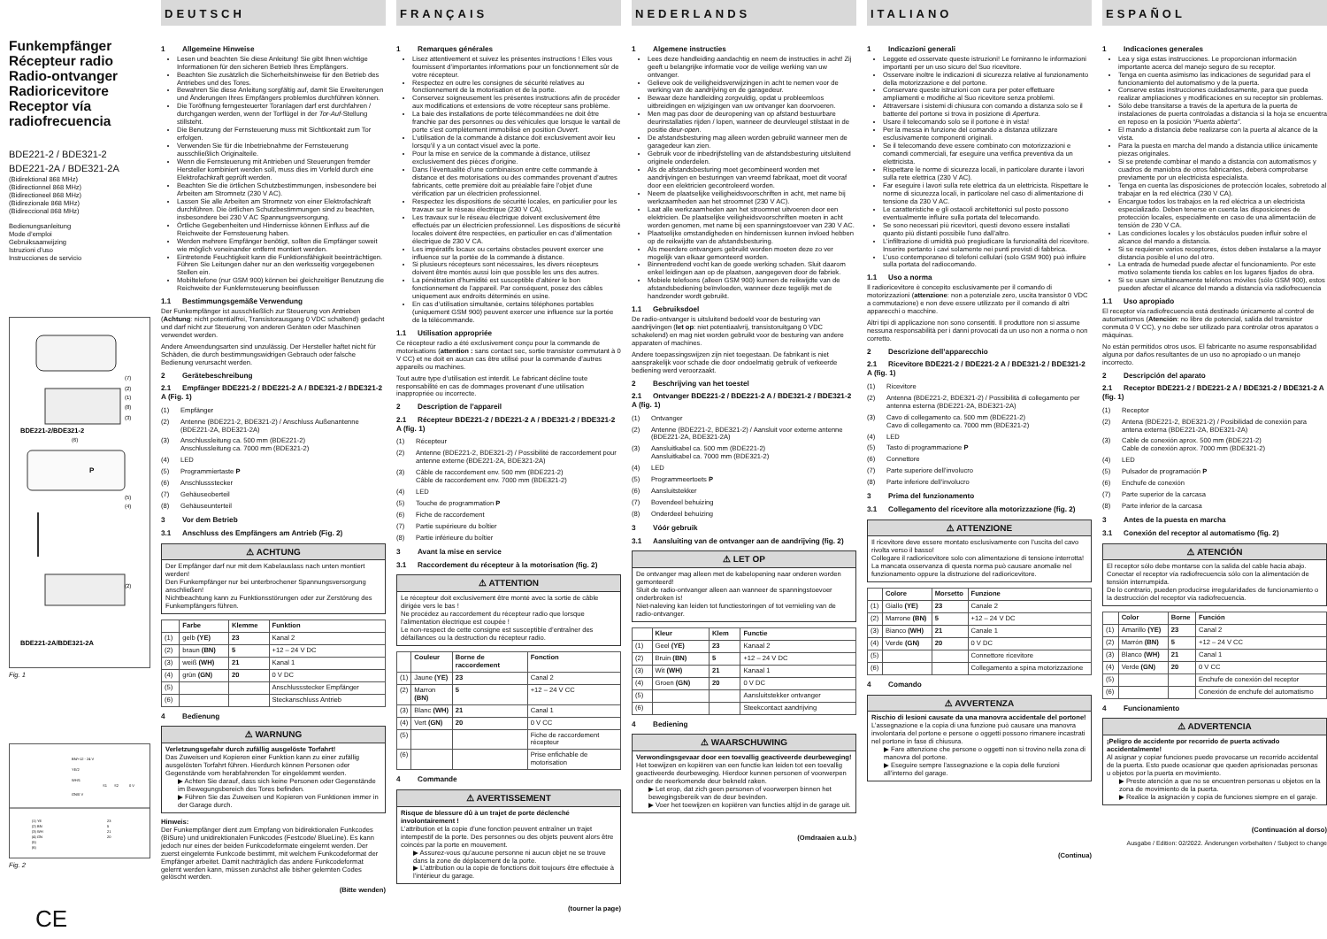Funkempfänger
Récepteur radio
Radio-ontvanger
Radioricevitore
Receptor vía
radiofrecuencia
BDE221-2 / BDE321-2
BDE221-2A / BDE321-2A
(Bidirektional 868 MHz)
(Bidirectionnel 868 MHz)
(Bidirectioneel 868 MHz)
(Bidirezionale 868 MHz)
(Bidireccional 868 MHz)
Bedienungsanleitung
Mode d’emploi
Gebruiksaanwijzing
Istruzioni d’uso
Instrucciones de servicio
(7)
(2)
(1)
(8)
(3)
BDE221-2/BDE321-2
(6)
P
(5)
(4)
(2)
BDE221-2A/BDE321-2A
Fig. 1
BN/+12 - 24 V
YE/2
WH/1
GN/0 V
S1
S2
0 V
(1) YE
(2) BN
(3) WH
(4) GN
(5)
(6)
23
5
21
20
Fig. 2
CE
DEUTSCH
1 Allgemeine Hinweise
Lesen und beachten Sie diese Anleitung! Sie gibt Ihnen wichtige Informationen für den sicheren Betrieb Ihres Empfängers.
Beachten Sie zusätzlich die Sicherheitshinweise für den Betrieb des Antriebes und des Tores.
Bewahren Sie diese Anleitung sorgfältig auf, damit Sie Erweiterungen und Änderungen Ihres Empfängers problemlos durchführen können.
Die Toröffnung ferngesteuerter Toranlagen darf erst durchfahren / durchgangen werden, wenn der Torflügel in der Tor-Auf-Stellung stillsteht.
Die Benutzung der Fernsteuerung muss mit Sichtkontakt zum Tor erfolgen.
Verwenden Sie für die Inbetriebnahme der Fernsteuerung ausschließlich Originalteile.
Wenn die Fernsteuerung mit Antrieben und Steuerungen fremder Hersteller kombiniert werden soll, muss dies im Vorfeld durch eine Elektrofachkraft geprüft werden.
Beachten Sie die örtlichen Schutzbestimmungen, insbesondere bei Arbeiten am Stromnetz (230 V AC).
Lassen Sie alle Arbeiten am Stromnetz von einer Elektrofachkraft durchführen. Die örtlichen Schutzbestimmungen sind zu beachten, insbesondere bei 230 V AC Spannungsversorgung.
Örtliche Gegebenheiten und Hindernisse können Einfluss auf die Reichweite der Fernsteuerung haben.
Werden mehrere Empfänger benötigt, sollten die Empfänger soweit wie möglich voneinander entfernt montiert werden.
Eintretende Feuchtigkeit kann die Funktionsfähigkeit beeinträchtigen. Führen Sie Leitungen daher nur an den werksseitig vorgegebenen Stellen ein.
Mobiltelefone (nur GSM 900) können bei gleichzeitiger Benutzung die Reichweite der Funkfernsteuerung beeinflussen
1.1 Bestimmungsgemäße Verwendung
Der Funkempfänger ist ausschließlich zur Steuerung von Antrieben (Achtung: nicht potentialfrei, Transistorausgang 0 VDC schaltend) gedacht und darf nicht zur Steuerung von anderen Geräten oder Maschinen verwendet werden.
Andere Anwendungsarten sind unzulässig. Der Hersteller haftet nicht für Schäden, die durch bestimmungswidrigen Gebrauch oder falsche Bedienung verursacht werden.
2 Gerätebeschreibung
2.1 Empfänger BDE221-2 / BDE221-2 A / BDE321-2 / BDE321-2 A (Fig. 1)
(1) Empfänger (2) Antenne (BDE221-2, BDE321-2) / Anschluss Außenantenne (BDE221-2A, BDE321-2A) (3) Anschlussleitung ca. 500 mm (BDE221-2)
Anschlussleitung ca. 7000 mm (BDE321-2) (4) LED (5) Programmiertaste P (6) Anschlussstecker (7) Gehäuseoberteil (8) Gehäuseunterteil
3 Vor dem Betrieb
3.1 Anschluss des Empfängers am Antrieb (Fig. 2)
⚠ ACHTUNG
Der Empfänger darf nur mit dem Kabelauslass nach unten montiert werden!
Den Funkempfänger nur bei unterbrochener Spannungsversorgung anschließen!
Nichtbeachtung kann zu Funktionsstörungen oder zur Zerstörung des Funkempfängers führen.
| | Farbe | Klemme | Funktion |
| --- | --- | --- | --- |
| (1) | gelb (YE) | 23 | Kanal 2 |
| (2) | braun (BN) | 5 | +12 – 24 V DC |
| (3) | weiß (WH) | 21 | Kanal 1 |
| (4) | grün (GN) | 20 | 0 V DC |
| (5) | | | Anschlussstecker Empfänger |
| (6) | | | Steckanschluss Antrieb |
4 Bedienung
⚠ WARNUNG
Verletzungsgefahr durch zufällig ausgelöste Torfahrt!
Das Zuweisen und Kopieren einer Funktion kann zu einer zufällig ausgelösten Torfahrt führen. Hierdurch können Personen oder Gegenstände vom herabfahrenden Tor eingeklemmt werden.
▶ Achten Sie darauf, dass sich keine Personen oder Gegenstände im Bewegungsbereich des Tores befinden.
▶ Führen Sie das Zuweisen und Kopieren von Funktionen immer in der Garage durch.
Hinweis:
Der Funkempfänger dient zum Empfang von bidirektionalen Funkcodes (BiSure) und unidirektionalen Funkcodes (Festcode/ BlueLine). Es kann jedoch nur eines der beiden Funkcodeformate eingelernt werden. Der zuerst eingelernte Funkcode bestimmt, mit welchem Funkcodeformat der Empfänger arbeitet. Damit nachträglich das andere Funkcodeformat gelernt werden kann, müssen zunächst alle bisher gelernten Codes gelöscht werden.
(Bitte wenden)
FRANÇAIS
1 Remarques générales
Lisez attentivement et suivez les présentes instructions ! Elles vous fournissent d’importantes informations pour un fonctionnement sûr de votre récepteur.
Respectez en outre les consignes de sécurité relatives au fonctionnement de la motorisation et de la porte.
Conservez soigneusement les présentes instructions afin de procéder aux modifications et extensions de votre récepteur sans problème.
La baie des installations de porte télécommandées ne doit être franchie par des personnes ou des véhicules que lorsque le vantail de porte s’est complètement immobilisé en position Ouvert.
L’utilisation de la commande à distance doit exclusivement avoir lieu lorsqu’il y a un contact visuel avec la porte.
Pour la mise en service de la commande à distance, utilisez exclusivement des pièces d’origine.
Dans l’éventualité d’une combinaison entre cette commande à distance et des motorisations ou des commandes provenant d’autres fabricants, cette première doit au préalable faire l’objet d’une vérification par un électricien professionnel.
Respectez les dispositions de sécurité locales, en particulier pour les travaux sur le réseau électrique (230 V CA).
Les travaux sur le réseau électrique doivent exclusivement être effectués par un électricien professionnel. Les dispositions de sécurité locales doivent être respectées, en particulier en cas d’alimentation électrique de 230 V CA.
Les impératifs locaux ou certains obstacles peuvent exercer une influence sur la portée de la commande à distance.
Si plusieurs récepteurs sont nécessaires, les divers récepteurs doivent être montés aussi loin que possible les uns des autres.
La pénétration d’humidité est susceptible d’altérer le bon fonctionnement de l’appareil. Par conséquent, posez des câbles uniquement aux endroits déterminés en usine.
En cas d’utilisation simultanée, certains téléphones portables (uniquement GSM 900) peuvent exercer une influence sur la portée de la télécommande.
1.1 Utilisation appropriée
Ce récepteur radio a été exclusivement conçu pour la commande de motorisations (attention : sans contact sec, sortie transistor commutant à 0 V CC) et ne doit en aucun cas être utilisé pour la commande d’autres appareils ou machines.
Tout autre type d’utilisation est interdit. Le fabricant décline toute responsabilité en cas de dommages provenant d’une utilisation inappropriée ou incorrecte.
2 Description de l’appareil
2.1 Récepteur BDE221-2 / BDE221-2 A / BDE321-2 / BDE321-2 A (fig. 1)
(1) Récepteur (2) Antenne (BDE221-2, BDE321-2) / Possibilité de raccordement pour antenne externe (BDE221-2A, BDE321-2A) (3) Câble de raccordement env. 500 mm (BDE221-2)
Câble de raccordement env. 7000 mm (BDE321-2) (4) LED (5) Touche de programmation P (6) Fiche de raccordement (7) Partie supérieure du boîtier (8) Partie inférieure du boîtier
3 Avant la mise en service
3.1 Raccordement du récepteur à la motorisation (fig. 2)
⚠ ATTENTION
Le récepteur doit exclusivement être monté avec la sortie de câble dirigée vers le bas !
Ne procédez au raccordement du récepteur radio que lorsque l’alimentation électrique est coupée !
Le non-respect de cette consigne est susceptible d’entraîner des défaillances ou la destruction du récepteur radio.
| | Couleur | Borne de raccordement | Fonction |
| --- | --- | --- | --- |
| (1) | Jaune (YE) | 23 | Canal 2 |
| (2) | Marron (BN) | 5 | +12 – 24 V CC |
| (3) | Blanc (WH) | 21 | Canal 1 |
| (4) | Vert (GN) | 20 | 0 V CC |
| (5) | | | Fiche de raccordement récepteur |
| (6) | | | Prise enfichable de motorisation |
4 Commande
⚠ AVERTISSEMENT
Risque de blessure dû à un trajet de porte déclenché involontairement !
L’attribution et la copie d’une fonction peuvent entraîner un trajet intempestif de la porte. Des personnes ou des objets peuvent alors être coincés par la porte en mouvement.
▶ Assurez-vous qu’aucune personne ni aucun objet ne se trouve dans la zone de déplacement de la porte.
▶ L’attribution ou la copie de fonctions doit toujours être effectuée à l’intérieur du garage.
(tourner la page)
NEDERLANDS
1 Algemene instructies
Lees deze handleiding aandachtig en neem de instructies in acht! Zij geeft u belangrijke informatie voor de veilige werking van uw ontvanger.
Gelieve ook de veiligheidsverwijzingen in acht te nemen voor de werking van de aandrijving en de garagedeur.
Bewaar deze handleiding zorgvuldig, opdat u probleemloos uitbreidingen en wijzigingen van uw ontvanger kan doorvoeren.
Men mag pas door de deuropening van op afstand bestuurbare deurinstallaties rijden / lopen, wanneer de deurvleugel stilstaat in de positie deur-open.
De afstandsbesturing mag alleen worden gebruikt wanneer men de garagedeur kan zien.
Gebruik voor de inbedrijfstelling van de afstandsbesturing uitsluitend originele onderdelen.
Als de afstandsbesturing moet gecombineerd worden met aandrijvingen en besturingen van vreemd fabrikaat, moet dit vooraf door een elektricien gecontroleerd worden.
Neem de plaatselijke veiligheidsvoorschriften in acht, met name bij werkzaamheden aan het stroomnet (230 V AC).
Laat alle werkzaamheden aan het stroomnet uitvoeren door een elektricien. De plaatselijke veiligheidsvoorschriften moeten in acht worden genomen, met name bij een spanningstoevoer van 230 V AC.
Plaatselijke omstandigheden en hindernissen kunnen invloed hebben op de reikwijdte van de afstandsbesturing.
Als meerdere ontvangers gebruikt worden moeten deze zo ver mogelijk van elkaar gemonteerd worden.
Binnentredend vocht kan de goede werking schaden. Sluit daarom enkel leidingen aan op de plaatsen, aangegeven door de fabriek.
Mobiele telefoons (alleen GSM 900) kunnen de reikwijdte van de afstandsbediening beïnvloeden, wanneer deze tegelijk met de handzender wordt gebruikt.
1.1 Gebruiksdoel
De radio-ontvanger is uitsluitend bedoeld voor de besturing van aandrijvingen (let op: niet potentiaalvrij, transistoruitgang 0 VDC schakelend) en mag niet worden gebruikt voor de besturing van andere apparaten of machines.
Andere toepassingswijzen zijn niet toegestaan. De fabrikant is niet aansprakelijk voor schade die door ondoelmatig gebruik of verkeerde bediening werd veroorzaakt.
2 Beschrijving van het toestel
2.1 Ontvanger BDE221-2 / BDE221-2 A / BDE321-2 / BDE321-2 A (fig. 1)
(1) Ontvanger (2) Antenne (BDE221-2, BDE321-2) / Aansluit voor externe antenne (BDE221-2A, BDE321-2A) (3) Aansluitkabel ca. 500 mm (BDE221-2)
Aansluitkabel ca. 7000 mm (BDE321-2) (4) LED (5) Programmeertoets P (6) Aansluitstekker (7) Bovendeel behuizing (8) Onderdeel behuizing
3 Vóór gebruik
3.1 Aansluiting van de ontvanger aan de aandrijving (fig. 2)
⚠ LET OP
De ontvanger mag alleen met de kabelopening naar onderen worden gemonteerd!
Sluit de radio-ontvanger alleen aan wanneer de spanningstoevoer onderbroken is!
Niet-naleving kan leiden tot functiestoringen of tot vernieling van de radio-ontvanger.
| | Kleur | Klem | Functie |
| --- | --- | --- | --- |
| (1) | Geel (YE) | 23 | Kanaal 2 |
| (2) | Bruin (BN) | 5 | +12 – 24 V DC |
| (3) | Wit (WH) | 21 | Kanaal 1 |
| (4) | Groen (GN) | 20 | 0 V DC |
| (5) | | | Aansluitstekker ontvanger |
| (6) | | | Steekcontact aandrijving |
4 Bediening
⚠ WAARSCHUWING
Verwondingsgevaar door een toevallig geactiveerde deurbeweging!
Het toewijzen en kopiëren van een functie kan leiden tot een toevallig geactiveerde deurbeweging. Hierdoor kunnen personen of voorwerpen onder de neerkomende deur bekneld raken.
▶ Let erop, dat zich geen personen of voorwerpen binnen het bewegingsbereik van de deur bevinden.
▶ Voer het toewijzen en kopiëren van functies altijd in de garage uit.
(Omdraaien a.u.b.)
ITALIANO
1 Indicazioni generali
Leggete ed osservate queste istruzioni! Le forniranno le informazioni importanti per un uso sicuro del Suo ricevitore.
Osservare inoltre le indicazioni di sicurezza relative al funzionamento della motorizzazione e del portone.
Conservare queste istruzioni con cura per poter effettuare ampliamenti e modifiche al Suo ricevitore senza problemi.
Attraversare i sistemi di chiusura con comando a distanza solo se il battente del portone si trova in posizione di Apertura.
Usare il telecomando solo se il portone è in vista!
Per la messa in funzione del comando a distanza utilizzare esclusivamente componenti originali.
Se il telecomando deve essere combinato con motorizzazioni e comandi commerciali, far eseguire una verifica preventiva da un elettricista.
Rispettare le norme di sicurezza locali, in particolare durante i lavori sulla rete elettrica (230 V AC).
Far eseguire i lavori sulla rete elettrica da un elettricista. Rispettare le norme di sicurezza locali, in particolare nel caso di alimentazione di tensione da 230 V AC.
Le caratteristiche e gli ostacoli architettonici sul posto possono eventualmente influire sulla portata del telecomando.
Se sono necessari più ricevitori, questi devono essere installati quanto più distanti possibile l’uno dall’altro.
L’infiltrazione di umidità può pregiudicare la funzionalità del ricevitore. Inserire pertanto i cavi solamente nei punti previsti di fabbrica.
L’uso contemporaneo di telefoni cellulari (solo GSM 900) può influire sulla portata del radiocomando.
1.1 Uso a norma
Il radioricevitore è concepito esclusivamente per il comando di motorizzazioni (attenzione: non a potenziale zero, uscita transistor 0 VDC a commutazione) e non deve essere utilizzato per il comando di altri apparecchi o macchine.
Altri tipi di applicazione non sono consentiti. Il produttore non si assume nessuna responsabilità per i danni provocati da un uso non a norma o non corretto.
2 Descrizione dell’apparecchio
2.1 Ricevitore BDE221-2 / BDE221-2 A / BDE321-2 / BDE321-2 A (fig. 1)
(1) Ricevitore (2) Antenna (BDE221-2, BDE321-2) / Possibilità di collegamento per antenna esterna (BDE221-2A, BDE321-2A) (3) Cavo di collegamento ca. 500 mm (BDE221-2)
Cavo di collegamento ca. 7000 mm (BDE321-2) (4) LED (5) Tasto di programmazione P (6) Connettore (7) Parte superiore dell’involucro (8) Parte inferiore dell’involucro
3 Prima del funzionamento
3.1 Collegamento del ricevitore alla motorizzazione (fig. 2)
⚠ ATTENZIONE
Il ricevitore deve essere montato esclusivamente con l’uscita del cavo rivolta verso il basso!
Collegare il radioricevitore solo con alimentazione di tensione interrotta!
La mancata osservanza di questa norma può causare anomalie nel funzionamento oppure la distruzione del radioricevitore.
| | Colore | Morsetto | Funzione |
| --- | --- | --- | --- |
| (1) | Giallo (YE) | 23 | Canale 2 |
| (2) | Marrone (BN) | 5 | +12 – 24 V DC |
| (3) | Bianco (WH) | 21 | Canale 1 |
| (4) | Verde (GN) | 20 | 0 V DC |
| (5) | | | Connettore ricevitore |
| (6) | | | Collegamento a spina motorizzazione |
4 Comando
⚠ AVVERTENZA
Rischio di lesioni causate da una manovra accidentale del portone!
L’assegnazione e la copia di una funzione può causare una manovra involontaria del portone e persone o oggetti possono rimanere incastrati nel portone in fase di chiusura.
▶ Fare attenzione che persone o oggetti non si trovino nella zona di manovra del portone.
▶ Eseguire sempre l’assegnazione e la copia delle funzioni all’interno del garage.
(Continua)
ESPAÑOL
1 Indicaciones generales
Lea y siga estas instrucciones. Le proporcionan información importante acerca del manejo seguro de su receptor.
Tenga en cuenta asimismo las indicaciones de seguridad para el funcionamiento del automatismo y de la puerta.
Conserve estas instrucciones cuidadosamente, para que pueda realizar ampliaciones y modificaciones en su receptor sin problemas.
Sólo debe transitarse a través de la apertura de la puerta de instalaciones de puerta controladas a distancia si la hoja se encuentra en reposo en la posición “Puerta abierta”.
El mando a distancia debe realizarse con la puerta al alcance de la vista.
Para la puesta en marcha del mando a distancia utilice únicamente piezas originales.
Si se pretende combinar el mando a distancia con automatismos y cuadros de maniobra de otros fabricantes, deberá comprobarse previamente por un electricista especialista.
Tenga en cuenta las disposiciones de protección locales, sobretodo al trabajar en la red eléctrica (230 V CA).
Encargue todos los trabajos en la red eléctrica a un electricista especializado. Deben tenerse en cuenta las disposiciones de protección locales, especialmente en caso de una alimentación de tensión de 230 V CA.
Las condiciones locales y los obstáculos pueden influir sobre el alcance del mando a distancia.
Si se requieren varios receptores, éstos deben instalarse a la mayor distancia posible el uno del otro.
La entrada de humedad puede afectar el funcionamiento. Por este motivo solamente tienda los cables en los lugares fijados de obra.
Si se usan simultáneamente teléfonos móviles (sólo GSM 900), estos pueden afectar el alcance del mando a distancia vía radiofrecuencia
1.1 Uso apropiado
El receptor vía radiofrecuencia está destinado únicamente al control de automatismos (Atención: no libre de potencial, salida del transistor conmuta 0 V CC), y no debe ser utilizado para controlar otros aparatos o máquinas.
No están permitidos otros usos. El fabricante no asume responsabilidad alguna por daños resultantes de un uso no apropiado o un manejo incorrecto.
2 Descripción del aparato
2.1 Receptor BDE221-2 / BDE221-2 A / BDE321-2 / BDE321-2 A (fig. 1)
(1) Receptor (2) Antena (BDE221-2, BDE321-2) / Posibilidad de conexión para antena externa (BDE221-2A, BDE321-2A) (3) Cable de conexión aprox. 500 mm (BDE221-2)
Cable de conexión aprox. 7000 mm (BDE321-2) (4) LED (5) Pulsador de programación P (6) Enchufe de conexión (7) Parte superior de la carcasa (8) Parte inferior de la carcasa
3 Antes de la puesta en marcha
3.1 Conexión del receptor al automatismo (fig. 2)
⚠ ATENCIÓN
El receptor sólo debe montarse con la salida del cable hacia abajo.
Conectar el receptor vía radiofrecuencia sólo con la alimentación de tensión interrumpida.
De lo contrario, pueden producirse irregularidades de funcionamiento o la destrucción del receptor vía radiofrecuencia.
| | Color | Borne | Función |
| --- | --- | --- | --- |
| (1) | Amarillo (YE) | 23 | Canal 2 |
| (2) | Marrón (BN) | 5 | +12 – 24 V CC |
| (3) | Blanco (WH) | 21 | Canal 1 |
| (4) | Verde (GN) | 20 | 0 V CC |
| (5) | | | Enchufe de conexión del receptor |
| (6) | | | Conexión de enchufe del automatismo |
4 Funcionamiento
⚠ ADVERTENCIA
¡Peligro de accidente por recorrido de puerta activado accidentalmente!
Al asignar y copiar funciones puede provocarse un recorrido accidental de la puerta. Esto puede ocasionar que queden aprisionadas personas u objetos por la puerta en movimiento.
▶ Preste atención a que no se encuentren personas u objetos en la zona de movimiento de la puerta.
▶ Realice la asignación y copia de funciones siempre en el garaje.
(Continuación al dorso)
Ausgabe / Edition: 02/2022. Änderungen vorbehalten / Subject to change